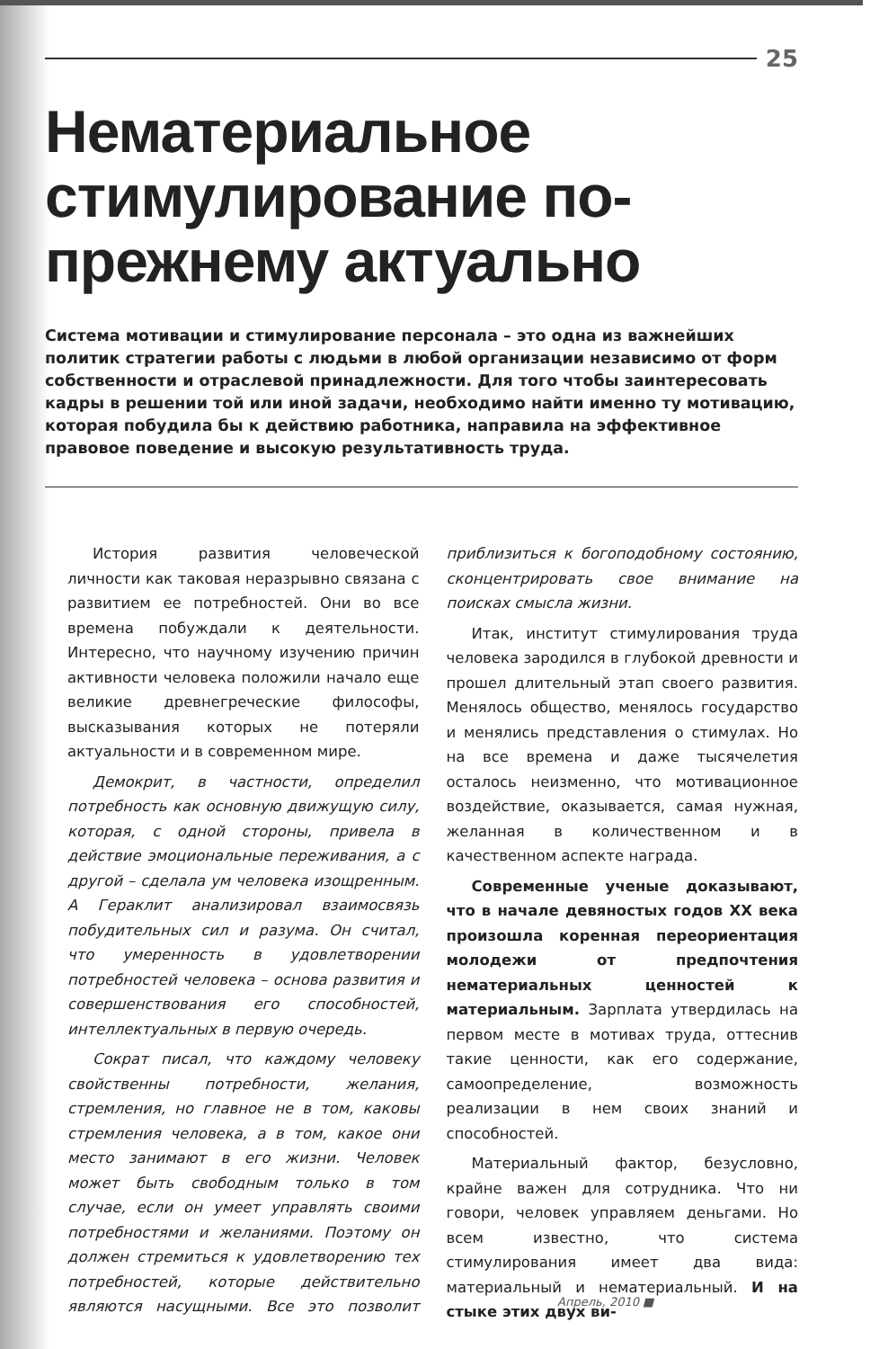25
Нематериальное стимулирование по-прежнему актуально
Система мотивации и стимулирование персонала – это одна из важнейших политик стратегии работы с людьми в любой организации независимо от форм собственности и отраслевой принадлежности. Для того чтобы заинтересовать кадры в решении той или иной задачи, необходимо найти именно ту мотивацию, которая побудила бы к действию работника, направила на эффективное правовое поведение и высокую результативность труда.
История развития человеческой личности как таковая неразрывно связана с развитием ее потребностей. Они во все времена побуждали к деятельности. Интересно, что научному изучению причин активности человека положили начало еще великие древнегреческие философы, высказывания которых не потеряли актуальности и в современном мире.
Демокрит, в частности, определил потребность как основную движущую силу, которая, с одной стороны, привела в действие эмоциональные переживания, а с другой – сделала ум человека изощренным. А Гераклит анализировал взаимосвязь побудительных сил и разума. Он считал, что умеренность в удовлетворении потребностей человека – основа развития и совершенствования его способностей, интеллектуальных в первую очередь.
Сократ писал, что каждому человеку свойственны потребности, желания, стремления, но главное не в том, каковы стремления человека, а в том, какое они место занимают в его жизни. Человек может быть свободным только в том случае, если он умеет управлять своими потребностями и желаниями. Поэтому он должен стремиться к удовлетворению тех потребностей, которые действительно являются насущными. Все это позволит приблизиться к богоподобному состоянию, сконцентрировать свое внимание на поисках смысла жизни.
Итак, институт стимулирования труда человека зародился в глубокой древности и прошел длительный этап своего развития. Менялось общество, менялось государство и менялись представления о стимулах. Но на все времена и даже тысячелетия осталось неизменно, что мотивационное воздействие, оказывается, самая нужная, желанная в количественном и в качественном аспекте награда.
Современные ученые доказывают, что в начале девяностых годов XX века произошла коренная переориентация молодежи от предпочтения нематериальных ценностей к материальным. Зарплата утвердилась на первом месте в мотивах труда, оттеснив такие ценности, как его содержание, самоопределение, возможность реализации в нем своих знаний и способностей.
Материальный фактор, безусловно, крайне важен для сотрудника. Что ни говори, человек управляем деньгами. Но всем известно, что система стимулирования имеет два вида: материальный и нематериальный. И на стыке этих двух ви-
Апрель, 2010 ■